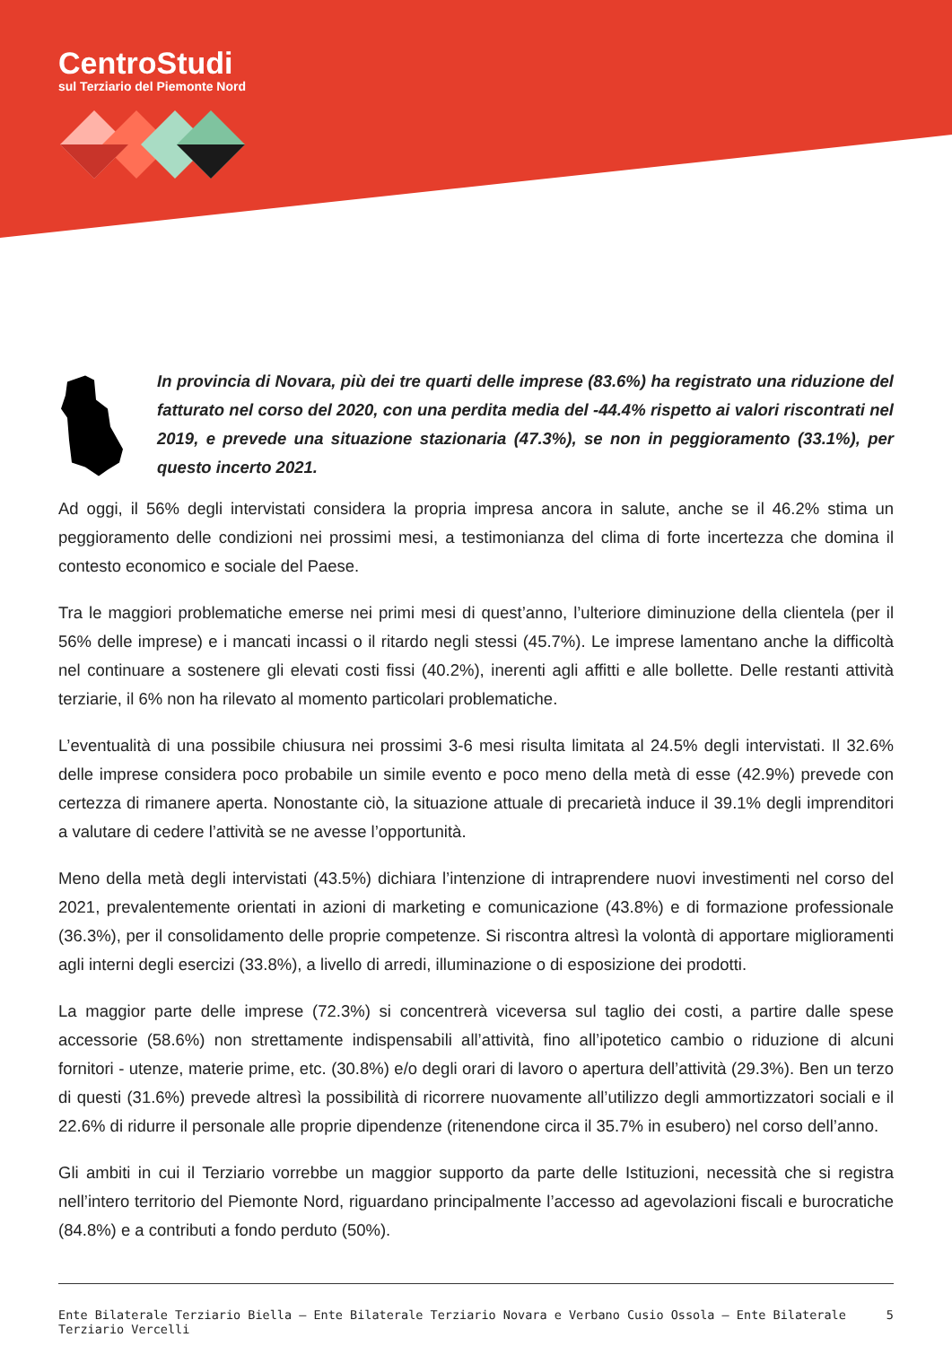CentroStudi
sul Terziario del Piemonte Nord
In provincia di Novara, più dei tre quarti delle imprese (83.6%) ha registrato una riduzione del fatturato nel corso del 2020, con una perdita media del -44.4% rispetto ai valori riscontrati nel 2019, e prevede una situazione stazionaria (47.3%), se non in peggioramento (33.1%), per questo incerto 2021.
Ad oggi, il 56% degli intervistati considera la propria impresa ancora in salute, anche se il 46.2% stima un peggioramento delle condizioni nei prossimi mesi, a testimonianza del clima di forte incertezza che domina il contesto economico e sociale del Paese.
Tra le maggiori problematiche emerse nei primi mesi di quest’anno, l’ulteriore diminuzione della clientela (per il 56% delle imprese) e i mancati incassi o il ritardo negli stessi (45.7%). Le imprese lamentano anche la difficoltà nel continuare a sostenere gli elevati costi fissi (40.2%), inerenti agli affitti e alle bollette. Delle restanti attività terziarie, il 6% non ha rilevato al momento particolari problematiche.
L’eventualità di una possibile chiusura nei prossimi 3-6 mesi risulta limitata al 24.5% degli intervistati. Il 32.6% delle imprese considera poco probabile un simile evento e poco meno della metà di esse (42.9%) prevede con certezza di rimanere aperta. Nonostante ciò, la situazione attuale di precarietà induce il 39.1% degli imprenditori a valutare di cedere l’attività se ne avesse l’opportunità.
Meno della metà degli intervistati (43.5%) dichiara l’intenzione di intraprendere nuovi investimenti nel corso del 2021, prevalentemente orientati in azioni di marketing e comunicazione (43.8%) e di formazione professionale (36.3%), per il consolidamento delle proprie competenze. Si riscontra altresì la volontà di apportare miglioramenti agli interni degli esercizi (33.8%), a livello di arredi, illuminazione o di esposizione dei prodotti.
La maggior parte delle imprese (72.3%) si concentrerà viceversa sul taglio dei costi, a partire dalle spese accessorie (58.6%) non strettamente indispensabili all’attività, fino all’ipotetico cambio o riduzione di alcuni fornitori - utenze, materie prime, etc. (30.8%) e/o degli orari di lavoro o apertura dell’attività (29.3%). Ben un terzo di questi (31.6%) prevede altresì la possibilità di ricorrere nuovamente all’utilizzo degli ammortizzatori sociali e il 22.6% di ridurre il personale alle proprie dipendenze (ritenendone circa il 35.7% in esubero) nel corso dell’anno.
Gli ambiti in cui il Terziario vorrebbe un maggior supporto da parte delle Istituzioni, necessità che si registra nell’intero territorio del Piemonte Nord, riguardano principalmente l’accesso ad agevolazioni fiscali e burocratiche (84.8%) e a contributi a fondo perduto (50%).
Ente Bilaterale Terziario Biella – Ente Bilaterale Terziario Novara e Verbano Cusio Ossola – Ente Bilaterale Terziario Vercelli 5